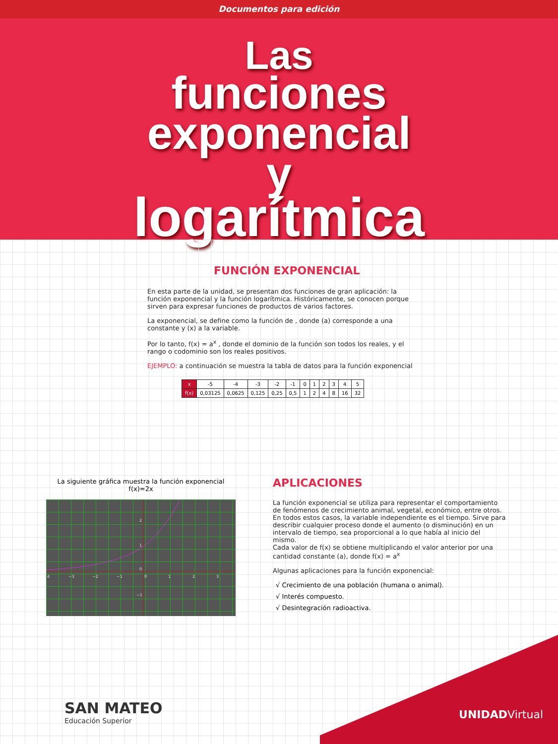Documentos para edición
Las
funciones
exponencial
y
logarítmica
FUNCIÓN EXPONENCIAL
En esta parte de la unidad, se presentan dos funciones de gran aplicación: la función exponencial y la función logarítmica. Históricamente, se conocen porque sirven para expresar funciones de productos de varios factores.
La exponencial, se define como la función de , donde (a) corresponde a una constante y (x) a la variable.
Por lo tanto, f(x) = a<sup>x</sup> , donde el dominio de la función son todos los reales, y el rango o codominio son los reales positivos.
EJEMPLO: a continuación se muestra la tabla de datos para la función exponencial
| x | -5 | -4 | -3 | -2 | -1 | 0 | 1 | 2 | 3 | 4 | 5 |
| f(x) | 0,03125 | 0,0625 | 0,125 | 0,25 | 0,5 | 1 | 2 | 4 | 8 | 16 | 32 |
La siguiente gráfica muestra la función exponencial f(x)=2x
4
−3
−2
−1
0
1
2
3
2
1
0
−1
APLICACIONES
La función exponencial se utiliza para representar el comportamiento de fenómenos de crecimiento animal, vegetal, económico, entre otros. En todos estos casos, la variable independiente es el tiempo. Sirve para describir cualquier proceso donde el aumento (o disminución) en un intervalo de tiempo, sea proporcional a lo que había al inicio del mismo.
Cada valor de f(x) se obtiene multiplicando el valor anterior por una cantidad constante (a), donde f(x) = a<sup>x</sup>
Algunas aplicaciones para la función exponencial:
√ Crecimiento de una población (humana o animal).
√ Interés compuesto.
√ Desintegración radioactiva.
SAN MATEO
Educación Superior
UNIDADVirtual